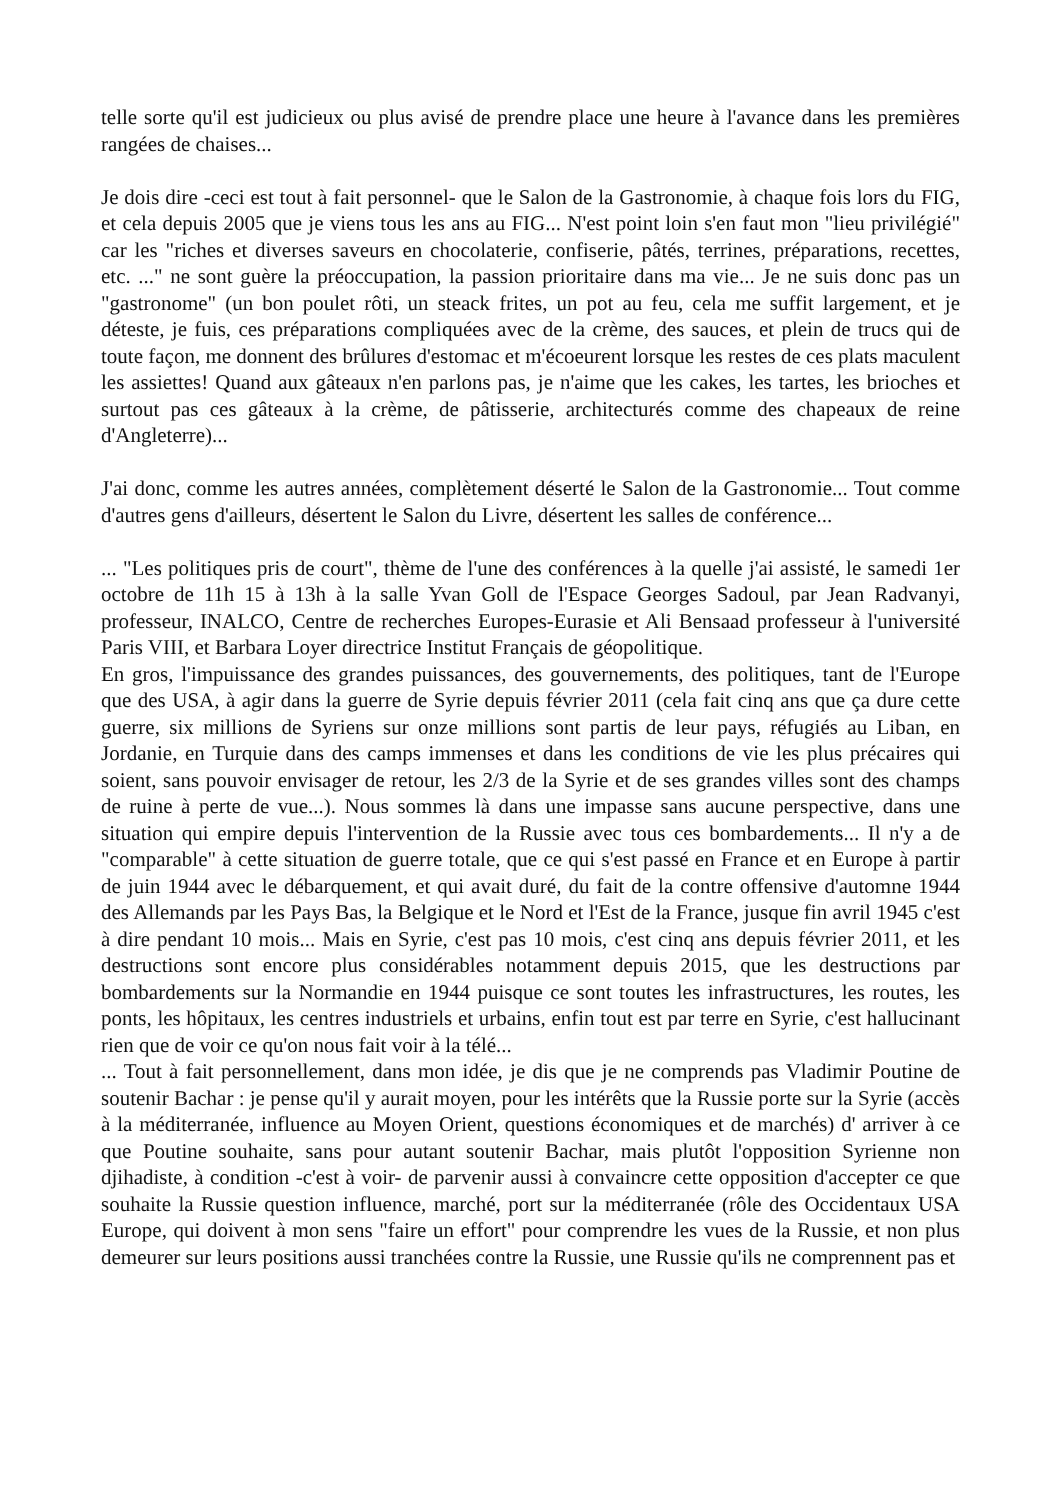telle sorte qu'il est judicieux ou plus avisé de prendre place une heure à l'avance dans les premières rangées de chaises...
Je dois dire -ceci est tout à fait personnel- que le Salon de la Gastronomie, à chaque fois lors du FIG, et cela depuis 2005 que je viens tous les ans au FIG... N'est point loin s'en faut mon "lieu privilégié" car les "riches et diverses saveurs en chocolaterie, confiserie, pâtés, terrines, préparations, recettes, etc. ..." ne sont guère la préoccupation, la passion prioritaire dans ma vie... Je ne suis donc pas un "gastronome" (un bon poulet rôti, un steack frites, un pot au feu, cela me suffit largement, et je déteste, je fuis, ces préparations compliquées avec de la crème, des sauces, et plein de trucs qui de toute façon, me donnent des brûlures d'estomac et m'écoeurent lorsque les restes de ces plats maculent les assiettes! Quand aux gâteaux n'en parlons pas, je n'aime que les cakes, les tartes, les brioches et surtout pas ces gâteaux à la crème, de pâtisserie, architecturés comme des chapeaux de reine d'Angleterre)...
J'ai donc, comme les autres années, complètement déserté le Salon de la Gastronomie... Tout comme d'autres gens d'ailleurs, désertent le Salon du Livre, désertent les salles de conférence...
... "Les politiques pris de court", thème de l'une des conférences à la quelle j'ai assisté, le samedi 1er octobre de 11h 15 à 13h à la salle Yvan Goll de l'Espace Georges Sadoul, par Jean Radvanyi, professeur, INALCO, Centre de recherches Europes-Eurasie et Ali Bensaad professeur à l'université Paris VIII, et Barbara Loyer directrice Institut Français de géopolitique.
En gros, l'impuissance des grandes puissances, des gouvernements, des politiques, tant de l'Europe que des USA, à agir dans la guerre de Syrie depuis février 2011 (cela fait cinq ans que ça dure cette guerre, six millions de Syriens sur onze millions sont partis de leur pays, réfugiés au Liban, en Jordanie, en Turquie dans des camps immenses et dans les conditions de vie les plus précaires qui soient, sans pouvoir envisager de retour, les 2/3 de la Syrie et de ses grandes villes sont des champs de ruine à perte de vue...). Nous sommes là dans une impasse sans aucune perspective, dans une situation qui empire depuis l'intervention de la Russie avec tous ces bombardements... Il n'y a de "comparable" à cette situation de guerre totale, que ce qui s'est passé en France et en Europe à partir de juin 1944 avec le débarquement, et qui avait duré, du fait de la contre offensive d'automne 1944 des Allemands par les Pays Bas, la Belgique et le Nord et l'Est de la France, jusque fin avril 1945 c'est à dire pendant 10 mois... Mais en Syrie, c'est pas 10 mois, c'est cinq ans depuis février 2011, et les destructions sont encore plus considérables notamment depuis 2015, que les destructions par bombardements sur la Normandie en 1944 puisque ce sont toutes les infrastructures, les routes, les ponts, les hôpitaux, les centres industriels et urbains, enfin tout est par terre en Syrie, c'est hallucinant rien que de voir ce qu'on nous fait voir à la télé...
... Tout à fait personnellement, dans mon idée, je dis que je ne comprends pas Vladimir Poutine de soutenir Bachar : je pense qu'il y aurait moyen, pour les intérêts que la Russie porte sur la Syrie (accès à la méditerranée, influence au Moyen Orient, questions économiques et de marchés) d' arriver à ce que Poutine souhaite, sans pour autant soutenir Bachar, mais plutôt l'opposition Syrienne non djihadiste, à condition -c'est à voir- de parvenir aussi à convaincre cette opposition d'accepter ce que souhaite la Russie question influence, marché, port sur la méditerranée (rôle des Occidentaux USA Europe, qui doivent à mon sens "faire un effort" pour comprendre les vues de la Russie, et non plus demeurer sur leurs positions aussi tranchées contre la Russie, une Russie qu'ils ne comprennent pas et